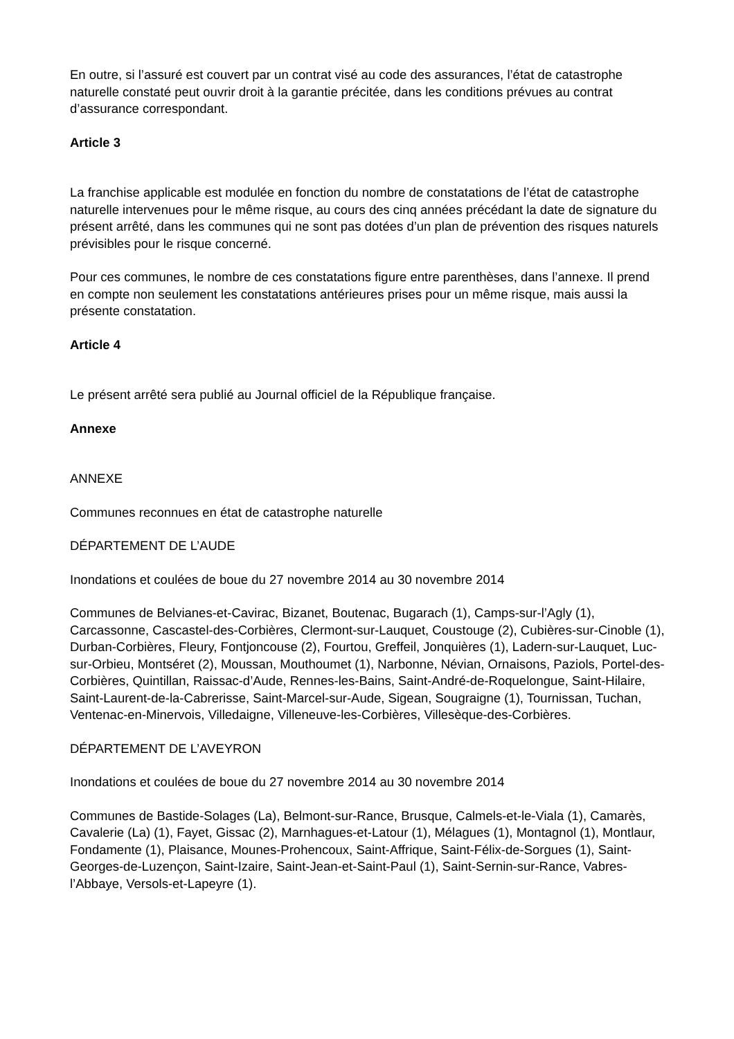En outre, si l’assuré est couvert par un contrat visé au code des assurances, l’état de catastrophe naturelle constaté peut ouvrir droit à la garantie précitée, dans les conditions prévues au contrat d’assurance correspondant.
Article 3
La franchise applicable est modulée en fonction du nombre de constatations de l’état de catastrophe naturelle intervenues pour le même risque, au cours des cinq années précédant la date de signature du présent arrêté, dans les communes qui ne sont pas dotées d’un plan de prévention des risques naturels prévisibles pour le risque concerné.
Pour ces communes, le nombre de ces constatations figure entre parenthèses, dans l’annexe. Il prend en compte non seulement les constatations antérieures prises pour un même risque, mais aussi la présente constatation.
Article 4
Le présent arrêté sera publié au Journal officiel de la République française.
Annexe
ANNEXE
Communes reconnues en état de catastrophe naturelle
DÉPARTEMENT DE L’AUDE
Inondations et coulées de boue du 27 novembre 2014 au 30 novembre 2014
Communes de Belvianes-et-Cavirac, Bizanet, Boutenac, Bugarach (1), Camps-sur-l’Agly (1), Carcassonne, Cascastel-des-Corbières, Clermont-sur-Lauquet, Coustouge (2), Cubières-sur-Cinoble (1), Durban-Corbières, Fleury, Fontjoncouse (2), Fourtou, Greffeil, Jonquières (1), Ladern-sur-Lauquet, Luc-sur-Orbieu, Montséret (2), Moussan, Mouthoumet (1), Narbonne, Névian, Ornaisons, Paziols, Portel-des-Corbières, Quintillan, Raissac-d’Aude, Rennes-les-Bains, Saint-André-de-Roquelongue, Saint-Hilaire, Saint-Laurent-de-la-Cabrerisse, Saint-Marcel-sur-Aude, Sigean, Sougraigne (1), Tournissan, Tuchan, Ventenac-en-Minervois, Villedaigne, Villeneuve-les-Corbières, Villesèque-des-Corbières.
DÉPARTEMENT DE L’AVEYRON
Inondations et coulées de boue du 27 novembre 2014 au 30 novembre 2014
Communes de Bastide-Solages (La), Belmont-sur-Rance, Brusque, Calmels-et-le-Viala (1), Camarès, Cavalerie (La) (1), Fayet, Gissac (2), Marnhagues-et-Latour (1), Mélagues (1), Montagnol (1), Montlaur, Fondamente (1), Plaisance, Mounes-Prohencoux, Saint-Affrique, Saint-Félix-de-Sorgues (1), Saint-Georges-de-Luzençon, Saint-Izaire, Saint-Jean-et-Saint-Paul (1), Saint-Sernin-sur-Rance, Vabres-l’Abbaye, Versols-et-Lapeyre (1).